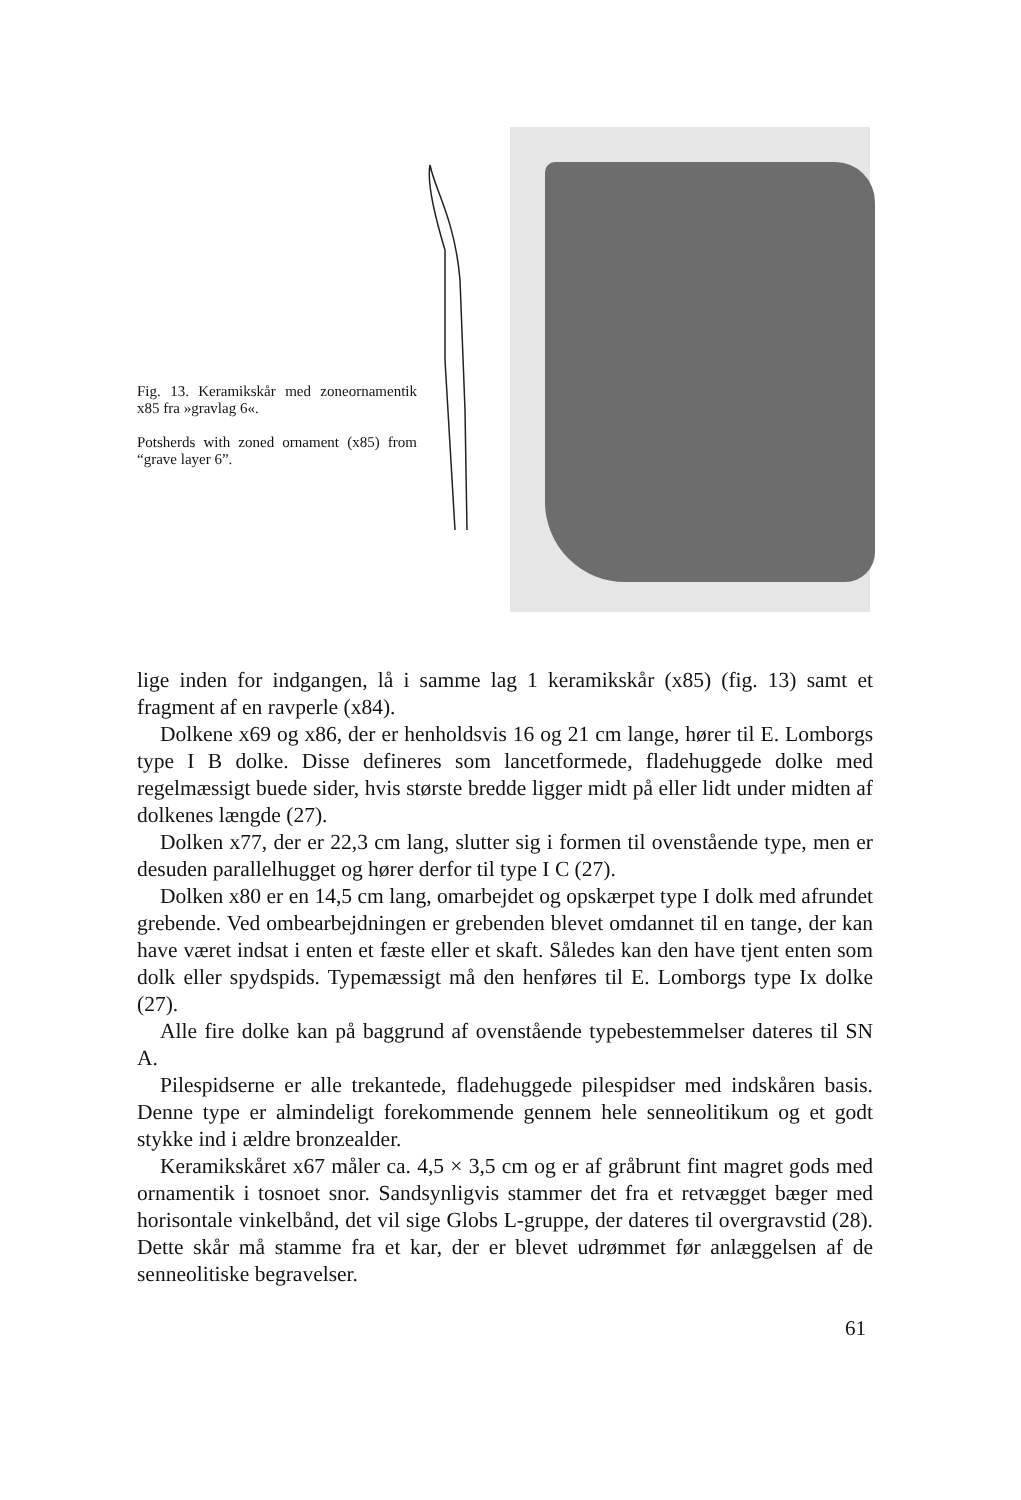Fig. 13. Keramikskår med zoneornamentik x85 fra »gravlag 6«.
Potsherds with zoned ornament (x85) from “grave layer 6”.
lige inden for indgangen, lå i samme lag 1 keramikskår (x85) (fig. 13) samt et fragment af en ravperle (x84).
Dolkene x69 og x86, der er henholdsvis 16 og 21 cm lange, hører til E. Lomborgs type I B dolke. Disse defineres som lancetformede, fladehuggede dolke med regelmæssigt buede sider, hvis største bredde ligger midt på eller lidt under midten af dolkenes længde (27).
Dolken x77, der er 22,3 cm lang, slutter sig i formen til ovenstående type, men er desuden parallelhugget og hører derfor til type I C (27).
Dolken x80 er en 14,5 cm lang, omarbejdet og opskærpet type I dolk med afrundet grebende. Ved ombearbejdningen er grebenden blevet omdannet til en tange, der kan have været indsat i enten et fæste eller et skaft. Således kan den have tjent enten som dolk eller spydspids. Typemæssigt må den henføres til E. Lomborgs type Ix dolke (27).
Alle fire dolke kan på baggrund af ovenstående typebestemmelser dateres til SN A.
Pilespidserne er alle trekantede, fladehuggede pilespidser med indskåren basis. Denne type er almindeligt forekommende gennem hele senneolitikum og et godt stykke ind i ældre bronzealder.
Keramikskåret x67 måler ca. 4,5 × 3,5 cm og er af gråbrunt fint magret gods med ornamentik i tosnoet snor. Sandsynligvis stammer det fra et retvægget bæger med horisontale vinkelbånd, det vil sige Globs L-gruppe, der dateres til overgravstid (28). Dette skår må stamme fra et kar, der er blevet udrømmet før anlæggelsen af de senneolitiske begravelser.
61